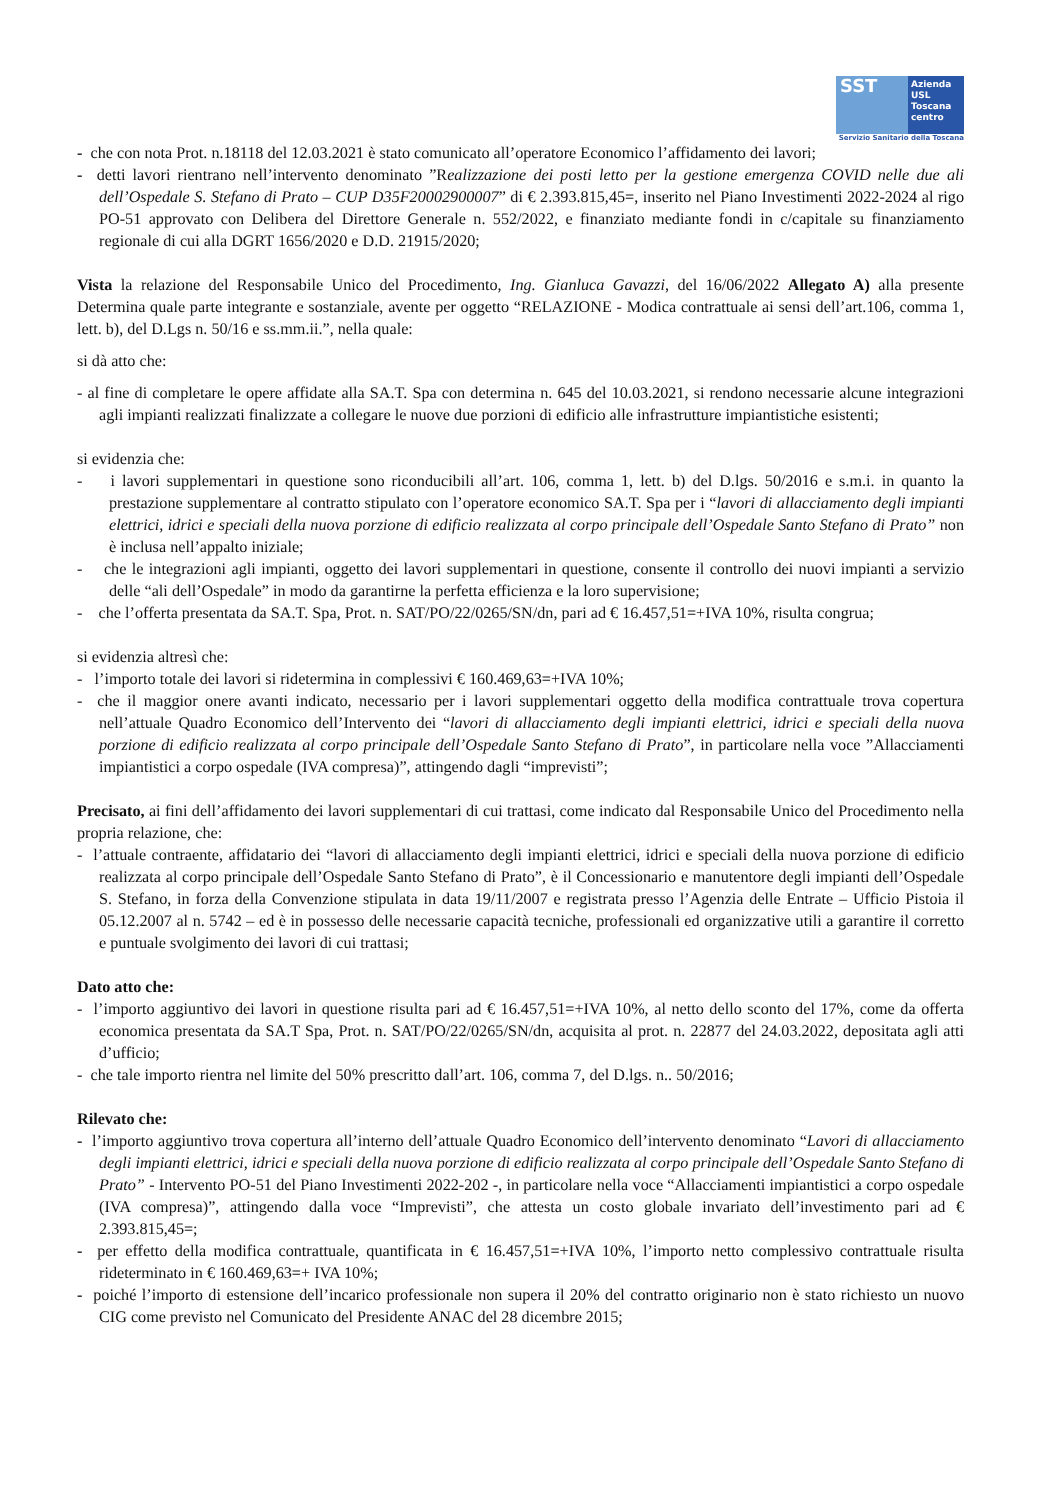SST
Azienda
USL
Toscana
centro
Servizio Sanitario della Toscana
- che con nota Prot. n.18118 del 12.03.2021 è stato comunicato all’operatore Economico l’affidamento dei lavori;
- detti lavori rientrano nell’intervento denominato ”Realizzazione dei posti letto per la gestione emergenza COVID nelle due ali dell’Ospedale S. Stefano di Prato – CUP D35F20002900007” di € 2.393.815,45=, inserito nel Piano Investimenti 2022-2024 al rigo PO-51 approvato con Delibera del Direttore Generale n. 552/2022, e finanziato mediante fondi in c/capitale su finanziamento regionale di cui alla DGRT 1656/2020 e D.D. 21915/2020;
Vista la relazione del Responsabile Unico del Procedimento, Ing. Gianluca Gavazzi, del 16/06/2022 Allegato A) alla presente Determina quale parte integrante e sostanziale, avente per oggetto “RELAZIONE - Modica contrattuale ai sensi dell’art.106, comma 1, lett. b), del D.Lgs n. 50/16 e ss.mm.ii.”, nella quale:
si dà atto che:
- al fine di completare le opere affidate alla SA.T. Spa con determina n. 645 del 10.03.2021, si rendono necessarie alcune integrazioni agli impianti realizzati finalizzate a collegare le nuove due porzioni di edificio alle infrastrutture impiantistiche esistenti;
si evidenzia che:
- i lavori supplementari in questione sono riconducibili all’art. 106, comma 1, lett. b) del D.lgs. 50/2016 e s.m.i. in quanto la prestazione supplementare al contratto stipulato con l’operatore economico SA.T. Spa per i “lavori di allacciamento degli impianti elettrici, idrici e speciali della nuova porzione di edificio realizzata al corpo principale dell’Ospedale Santo Stefano di Prato” non è inclusa nell’appalto iniziale;
- che le integrazioni agli impianti, oggetto dei lavori supplementari in questione, consente il controllo dei nuovi impianti a servizio delle “ali dell’Ospedale” in modo da garantirne la perfetta efficienza e la loro supervisione;
- che l’offerta presentata da SA.T. Spa, Prot. n. SAT/PO/22/0265/SN/dn, pari ad € 16.457,51=+IVA 10%, risulta congrua;
si evidenzia altresì che:
- l’importo totale dei lavori si ridetermina in complessivi € 160.469,63=+IVA 10%;
- che il maggior onere avanti indicato, necessario per i lavori supplementari oggetto della modifica contrattuale trova copertura nell’attuale Quadro Economico dell’Intervento dei “lavori di allacciamento degli impianti elettrici, idrici e speciali della nuova porzione di edificio realizzata al corpo principale dell’Ospedale Santo Stefano di Prato”, in particolare nella voce ”Allacciamenti impiantistici a corpo ospedale (IVA compresa)”, attingendo dagli “imprevisti”;
Precisato, ai fini dell’affidamento dei lavori supplementari di cui trattasi, come indicato dal Responsabile Unico del Procedimento nella propria relazione, che:
- l’attuale contraente, affidatario dei “lavori di allacciamento degli impianti elettrici, idrici e speciali della nuova porzione di edificio realizzata al corpo principale dell’Ospedale Santo Stefano di Prato”, è il Concessionario e manutentore degli impianti dell’Ospedale S. Stefano, in forza della Convenzione stipulata in data 19/11/2007 e registrata presso l’Agenzia delle Entrate – Ufficio Pistoia il 05.12.2007 al n. 5742 – ed è in possesso delle necessarie capacità tecniche, professionali ed organizzative utili a garantire il corretto e puntuale svolgimento dei lavori di cui trattasi;
Dato atto che:
- l’importo aggiuntivo dei lavori in questione risulta pari ad € 16.457,51=+IVA 10%, al netto dello sconto del 17%, come da offerta economica presentata da SA.T Spa, Prot. n. SAT/PO/22/0265/SN/dn, acquisita al prot. n. 22877 del 24.03.2022, depositata agli atti d’ufficio;
- che tale importo rientra nel limite del 50% prescritto dall’art. 106, comma 7, del D.lgs. n.. 50/2016;
Rilevato che:
- l’importo aggiuntivo trova copertura all’interno dell’attuale Quadro Economico dell’intervento denominato “Lavori di allacciamento degli impianti elettrici, idrici e speciali della nuova porzione di edificio realizzata al corpo principale dell’Ospedale Santo Stefano di Prato” - Intervento PO-51 del Piano Investimenti 2022-202 -, in particolare nella voce “Allacciamenti impiantistici a corpo ospedale (IVA compresa)”, attingendo dalla voce “Imprevisti”, che attesta un costo globale invariato dell’investimento pari ad € 2.393.815,45=;
- per effetto della modifica contrattuale, quantificata in € 16.457,51=+IVA 10%, l’importo netto complessivo contrattuale risulta rideterminato in € 160.469,63=+ IVA 10%;
- poiché l’importo di estensione dell’incarico professionale non supera il 20% del contratto originario non è stato richiesto un nuovo CIG come previsto nel Comunicato del Presidente ANAC del 28 dicembre 2015;